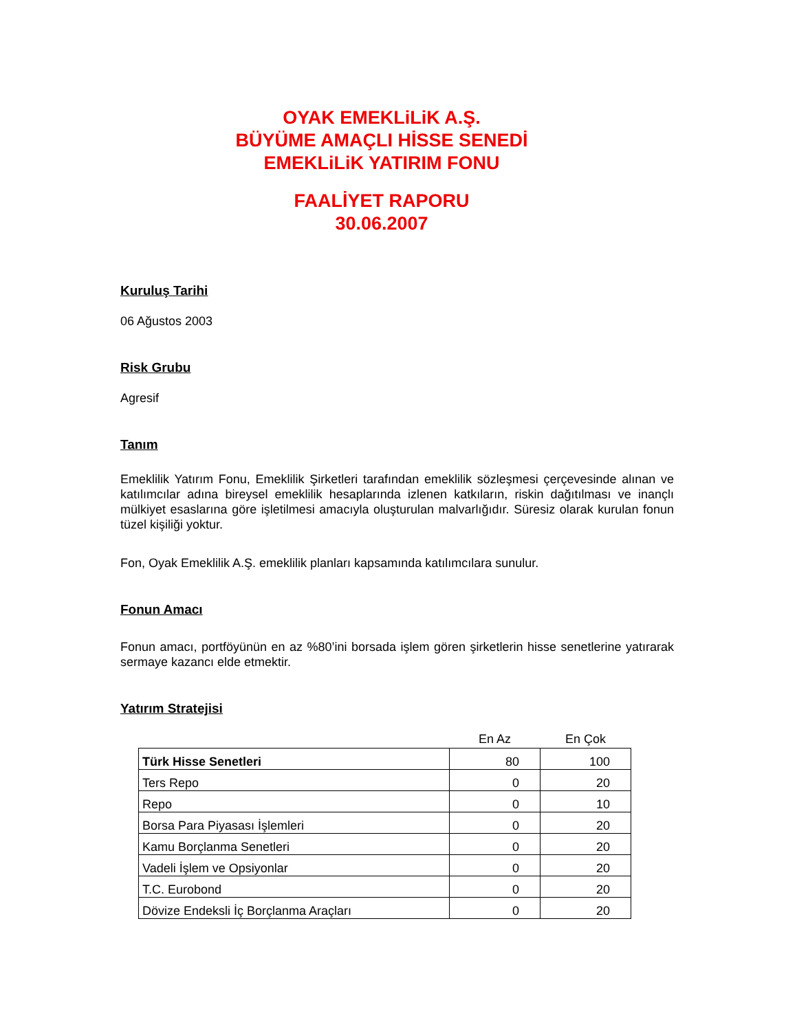OYAK EMEKLiLiK A.Ş.
BÜYÜME AMAÇLI HİSSE SENEDİ
EMEKLiLiK YATIRIM FONU
FAALİYET RAPORU
30.06.2007
Kuruluş Tarihi
06 Ağustos 2003
Risk Grubu
Agresif
Tanım
Emeklilik Yatırım Fonu, Emeklilik Şirketleri tarafından emeklilik sözleşmesi çerçevesinde alınan ve katılımcılar adına bireysel emeklilik hesaplarında izlenen katkıların, riskin dağıtılması ve inançlı mülkiyet esaslarına göre işletilmesi amacıyla oluşturulan malvarlığıdır. Süresiz olarak kurulan fonun tüzel kişiliği yoktur.
Fon, Oyak Emeklilik A.Ş. emeklilik planları kapsamında katılımcılara sunulur.
Fonun Amacı
Fonun amacı, portföyünün en az %80’ini borsada işlem gören şirketlerin hisse senetlerine yatırarak sermaye kazancı elde etmektir.
Yatırım Stratejisi
| | En Az | En Çok |
| --- | --- | --- |
| Türk Hisse Senetleri | 80 | 100 |
| Ters Repo | 0 | 20 |
| Repo | 0 | 10 |
| Borsa Para Piyasası İşlemleri | 0 | 20 |
| Kamu Borçlanma Senetleri | 0 | 20 |
| Vadeli İşlem ve Opsiyonlar | 0 | 20 |
| T.C. Eurobond | 0 | 20 |
| Dövize Endeksli İç Borçlanma Araçları | 0 | 20 |